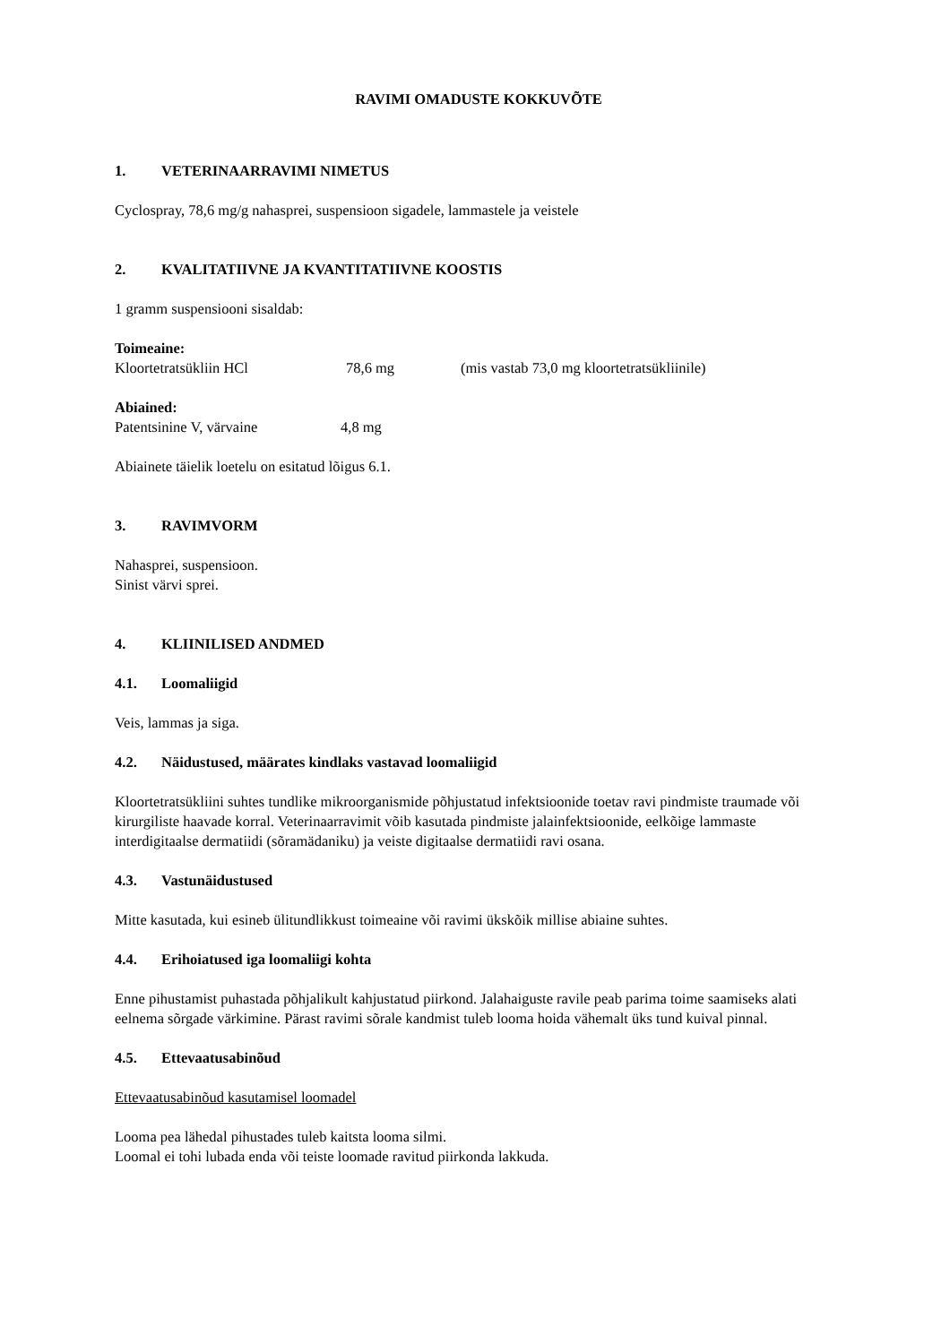RAVIMI OMADUSTE KOKKUVÕTE
1. VETERINAARRAVIMI NIMETUS
Cyclospray, 78,6 mg/g nahasprei, suspensioon sigadele, lammastele ja veistele
2. KVALITATIIVNE JA KVANTITATIIVNE KOOSTIS
1 gramm suspensiooni sisaldab:
Toimeaine:
Kloortetratsükliin HCl 78,6 mg (mis vastab 73,0 mg kloortetratsükliinile)
Abiained:
Patentsinine V, värvaine 4,8 mg
Abiainete täielik loetelu on esitatud lõigus 6.1.
3. RAVIMVORM
Nahasprei, suspensioon.
Sinist värvi sprei.
4. KLIINILISED ANDMED
4.1. Loomaliigid
Veis, lammas ja siga.
4.2. Näidustused, määrates kindlaks vastavad loomaliigid
Kloortetratsükliini suhtes tundlike mikroorganismide põhjustatud infektsioonide toetav ravi pindmiste traumade või kirurgiliste haavade korral. Veterinaarravimit võib kasutada pindmiste jalainfektsioonide, eelkõige lammaste interdigitaalse dermatiidi (sõramädaniku) ja veiste digitaalse dermatiidi ravi osana.
4.3. Vastunäidustused
Mitte kasutada, kui esineb ülitundlikkust toimeaine või ravimi ükskõik millise abiaine suhtes.
4.4. Erihoiatused iga loomaliigi kohta
Enne pihustamist puhastada põhjalikult kahjustatud piirkond. Jalahaiguste ravile peab parima toime saamiseks alati eelnema sõrgade värkimine. Pärast ravimi sõrale kandmist tuleb looma hoida vähemalt üks tund kuival pinnal.
4.5. Ettevaatusabinõud
Ettevaatusabinõud kasutamisel loomadel
Looma pea lähedal pihustades tuleb kaitsta looma silmi.
Loomal ei tohi lubada enda või teiste loomade ravitud piirkonda lakkuda.